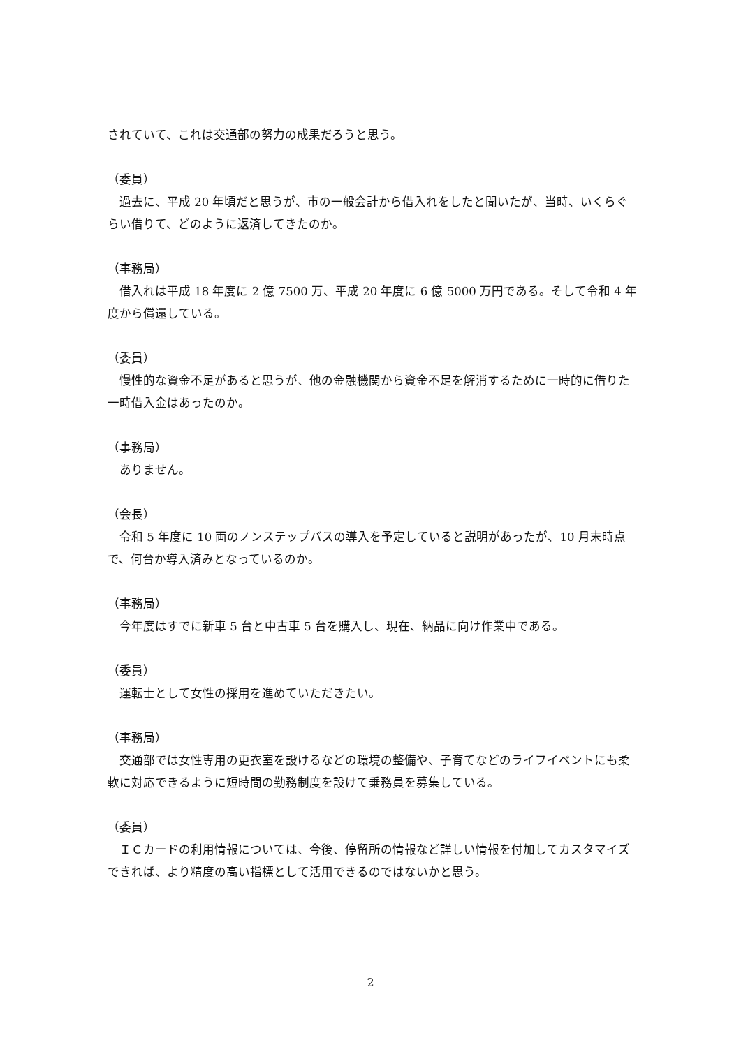されていて、これは交通部の努力の成果だろうと思う。
（委員）
　過去に、平成 20 年頃だと思うが、市の一般会計から借入れをしたと聞いたが、当時、いくらぐらい借りて、どのように返済してきたのか。
（事務局）
　借入れは平成 18 年度に 2 億 7500 万、平成 20 年度に 6 億 5000 万円である。そして令和 4 年度から償還している。
（委員）
　慢性的な資金不足があると思うが、他の金融機関から資金不足を解消するために一時的に借りた一時借入金はあったのか。
（事務局）
　ありません。
（会長）
　令和 5 年度に 10 両のノンステップバスの導入を予定していると説明があったが、10 月末時点で、何台か導入済みとなっているのか。
（事務局）
　今年度はすでに新車 5 台と中古車 5 台を購入し、現在、納品に向け作業中である。
（委員）
　運転士として女性の採用を進めていただきたい。
（事務局）
　交通部では女性専用の更衣室を設けるなどの環境の整備や、子育てなどのライフイベントにも柔軟に対応できるように短時間の勤務制度を設けて乗務員を募集している。
（委員）
　ＩＣカードの利用情報については、今後、停留所の情報など詳しい情報を付加してカスタマイズできれば、より精度の高い指標として活用できるのではないかと思う。
2